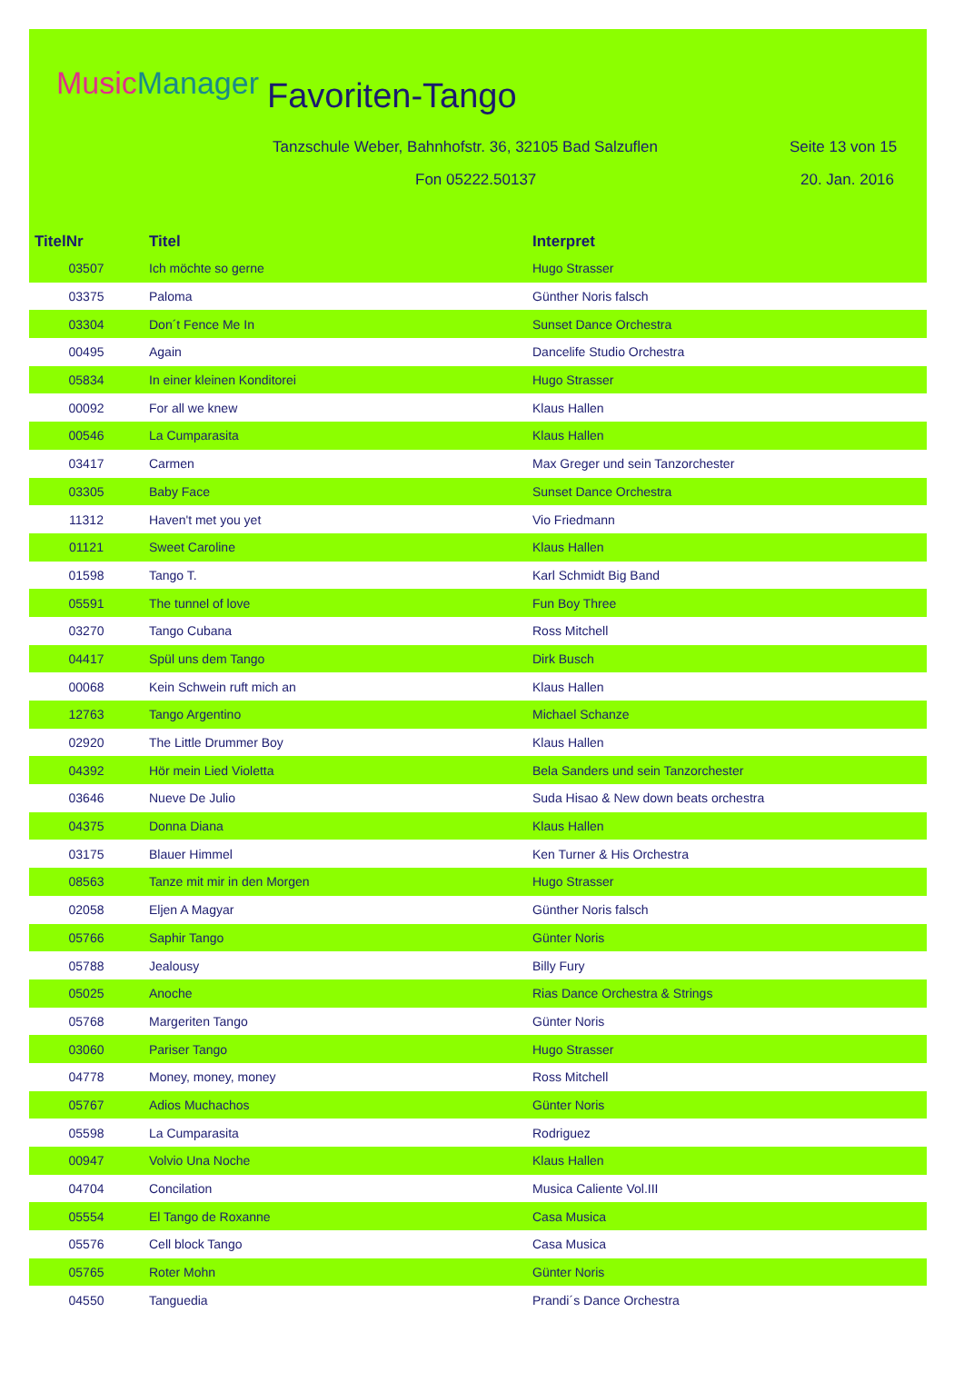MusicManager Favoriten-Tango
Tanzschule Weber, Bahnhofstr. 36, 32105 Bad Salzuflen
Seite 13 von 15
Fon 05222.50137 20. Jan. 2016
| TitelNr | Titel | Interpret |
| --- | --- | --- |
| 03507 | Ich möchte so gerne | Hugo Strasser |
| 03375 | Paloma | Günther Noris falsch |
| 03304 | Don´t Fence Me In | Sunset Dance Orchestra |
| 00495 | Again | Dancelife Studio Orchestra |
| 05834 | In einer kleinen Konditorei | Hugo Strasser |
| 00092 | For all we knew | Klaus Hallen |
| 00546 | La Cumparasita | Klaus Hallen |
| 03417 | Carmen | Max Greger und sein Tanzorchester |
| 03305 | Baby Face | Sunset Dance Orchestra |
| 11312 | Haven't met you yet | Vio Friedmann |
| 01121 | Sweet Caroline | Klaus Hallen |
| 01598 | Tango T. | Karl Schmidt Big Band |
| 05591 | The tunnel of love | Fun Boy Three |
| 03270 | Tango Cubana | Ross Mitchell |
| 04417 | Spül uns dem Tango | Dirk Busch |
| 00068 | Kein Schwein ruft mich an | Klaus Hallen |
| 12763 | Tango Argentino | Michael Schanze |
| 02920 | The Little Drummer Boy | Klaus Hallen |
| 04392 | Hör mein Lied Violetta | Bela Sanders und sein Tanzorchester |
| 03646 | Nueve De Julio | Suda Hisao & New down beats orchestra |
| 04375 | Donna Diana | Klaus Hallen |
| 03175 | Blauer Himmel | Ken Turner & His Orchestra |
| 08563 | Tanze mit mir in den Morgen | Hugo Strasser |
| 02058 | Eljen A Magyar | Günther Noris falsch |
| 05766 | Saphir Tango | Günter Noris |
| 05788 | Jealousy | Billy Fury |
| 05025 | Anoche | Rias Dance Orchestra & Strings |
| 05768 | Margeriten Tango | Günter Noris |
| 03060 | Pariser Tango | Hugo Strasser |
| 04778 | Money, money, money | Ross Mitchell |
| 05767 | Adios Muchachos | Günter Noris |
| 05598 | La Cumparasita | Rodriguez |
| 00947 | Volvio Una Noche | Klaus Hallen |
| 04704 | Concilation | Musica Caliente Vol.III |
| 05554 | El Tango de Roxanne | Casa Musica |
| 05576 | Cell block Tango | Casa Musica |
| 05765 | Roter Mohn | Günter Noris |
| 04550 | Tanguedia | Prandi´s Dance Orchestra |